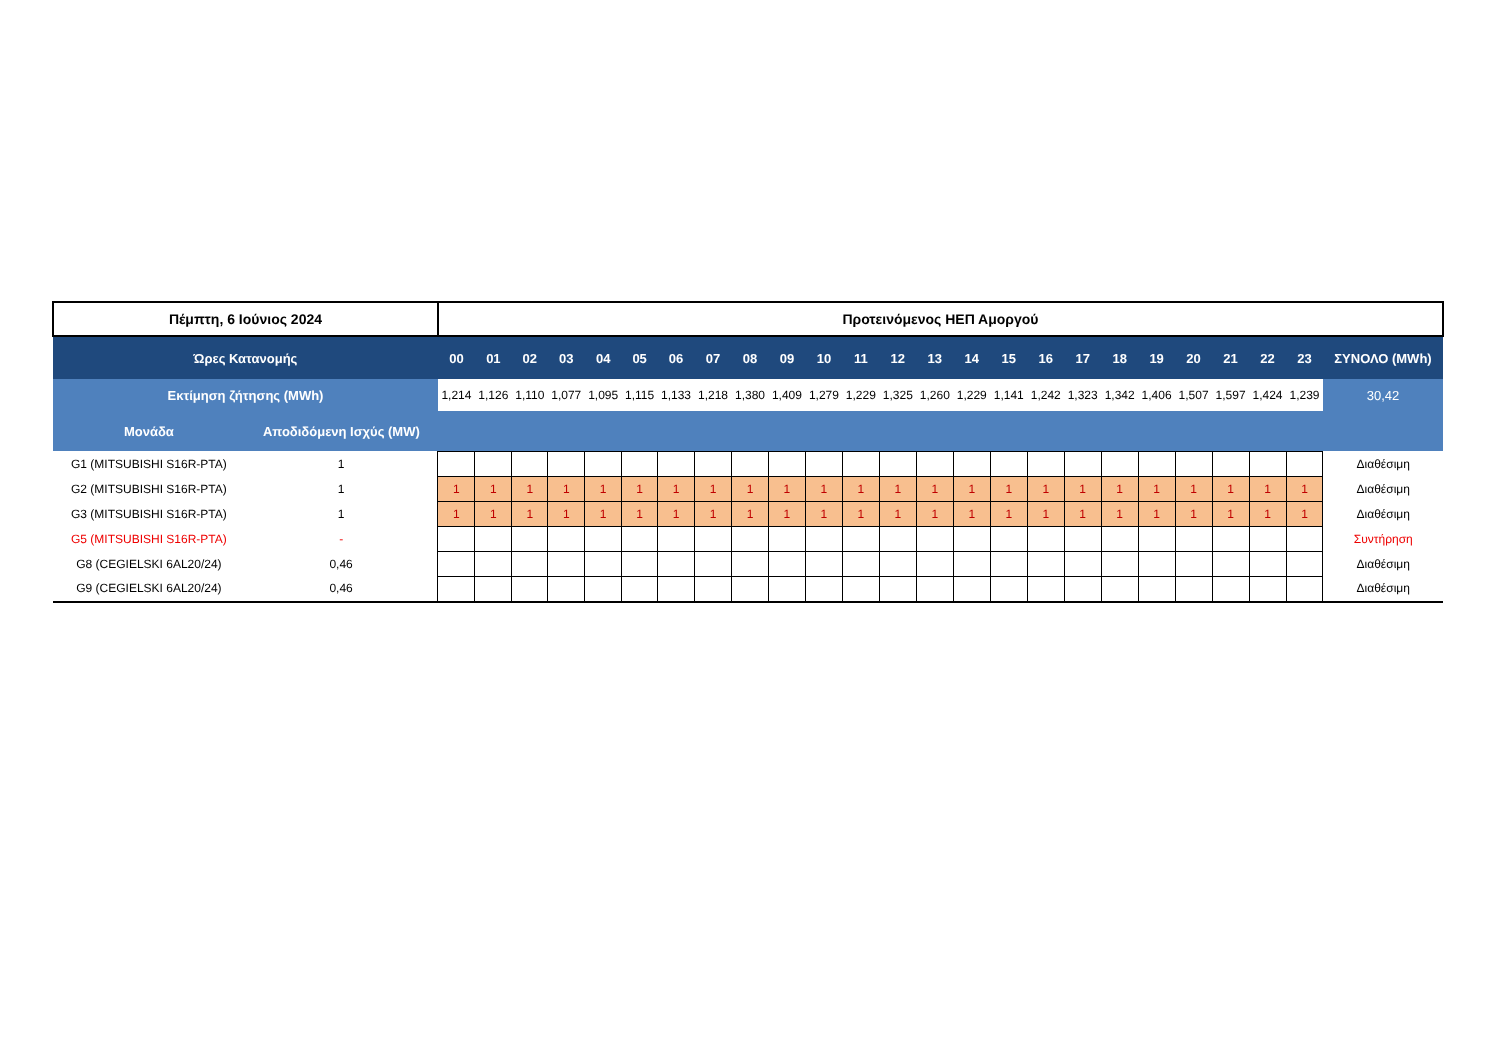| Πέμπτη, 6 Ιούνιος 2024 | | Προτεινόμενος ΗΕΠ Αμοργού | | | | | | | | | | | | | | | | | | | | | | | | |
| Ώρες Κατανομής | | 00 | 01 | 02 | 03 | 04 | 05 | 06 | 07 | 08 | 09 | 10 | 11 | 12 | 13 | 14 | 15 | 16 | 17 | 18 | 19 | 20 | 21 | 22 | 23 | ΣΥΝΟΛΟ (MWh) |
| Εκτίμηση ζήτησης (MWh) | | 1,214 | 1,126 | 1,110 | 1,077 | 1,095 | 1,115 | 1,133 | 1,218 | 1,380 | 1,409 | 1,279 | 1,229 | 1,325 | 1,260 | 1,229 | 1,141 | 1,242 | 1,323 | 1,342 | 1,406 | 1,507 | 1,597 | 1,424 | 1,239 | 30,42 |
| Μονάδα | Αποδιδόμενη Ισχύς (MW) | | | | | | | | | | | | | | | | | | | | | | | | | |
| G1 (MITSUBISHI S16R-PTA) | 1 | | | | | | | | | | | | | | | | | | | | | | | | | Διαθέσιμη |
| G2 (MITSUBISHI S16R-PTA) | 1 | 1 | 1 | 1 | 1 | 1 | 1 | 1 | 1 | 1 | 1 | 1 | 1 | 1 | 1 | 1 | 1 | 1 | 1 | 1 | 1 | 1 | 1 | 1 | 1 | Διαθέσιμη |
| G3 (MITSUBISHI S16R-PTA) | 1 | 1 | 1 | 1 | 1 | 1 | 1 | 1 | 1 | 1 | 1 | 1 | 1 | 1 | 1 | 1 | 1 | 1 | 1 | 1 | 1 | 1 | 1 | 1 | 1 | Διαθέσιμη |
| G5 (MITSUBISHI S16R-PTA) | - | | | | | | | | | | | | | | | | | | | | | | | | | Συντήρηση |
| G8 (CEGIELSKI 6AL20/24) | 0,46 | | | | | | | | | | | | | | | | | | | | | | | | | Διαθέσιμη |
| G9 (CEGIELSKI 6AL20/24) | 0,46 | | | | | | | | | | | | | | | | | | | | | | | | | Διαθέσιμη |